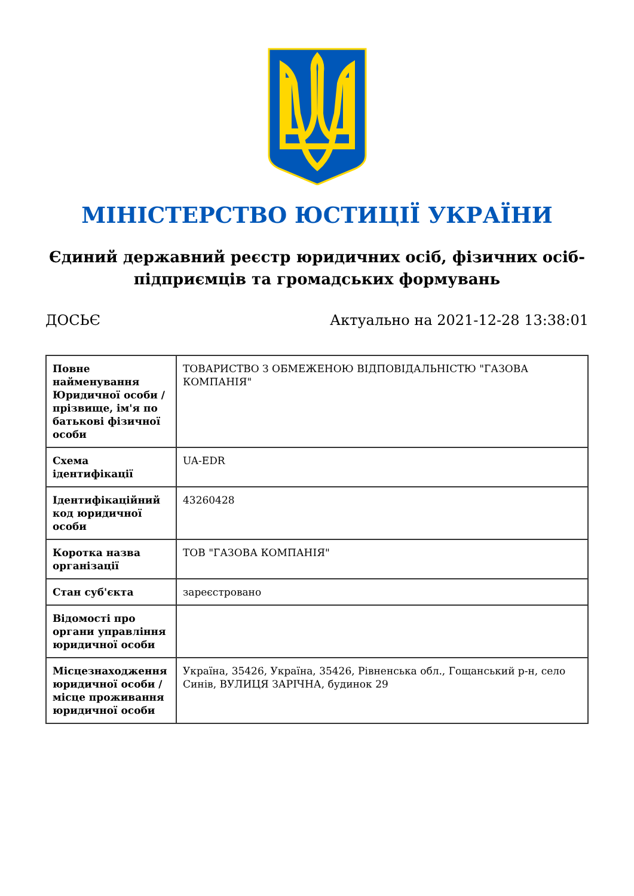МІНІСТЕРСТВО ЮСТИЦІЇ УКРАЇНИ
Єдиний державний реєстр юридичних осіб, фізичних осіб-підприємців та громадських формувань
ДОСЬЄ Актуально на 2021-12-28 13:38:01
| Повне найменування Юридичної особи / прізвище, ім'я по батькові фізичної особи | ТОВАРИСТВО З ОБМЕЖЕНОЮ ВІДПОВІДАЛЬНІСТЮ "ГАЗОВА КОМПАНІЯ" |
| Схема ідентифікації | UA-EDR |
| Ідентифікаційний код юридичної особи | 43260428 |
| Коротка назва організації | ТОВ "ГАЗОВА КОМПАНІЯ" |
| Стан суб'єкта | зареєстровано |
| Відомості про органи управління юридичної особи | |
| Місцезнаходження юридичної особи / місце проживання юридичної особи | Україна, 35426, Україна, 35426, Рівненська обл., Гощанський р-н, село Синів, ВУЛИЦЯ ЗАРІЧНА, будинок 29 |